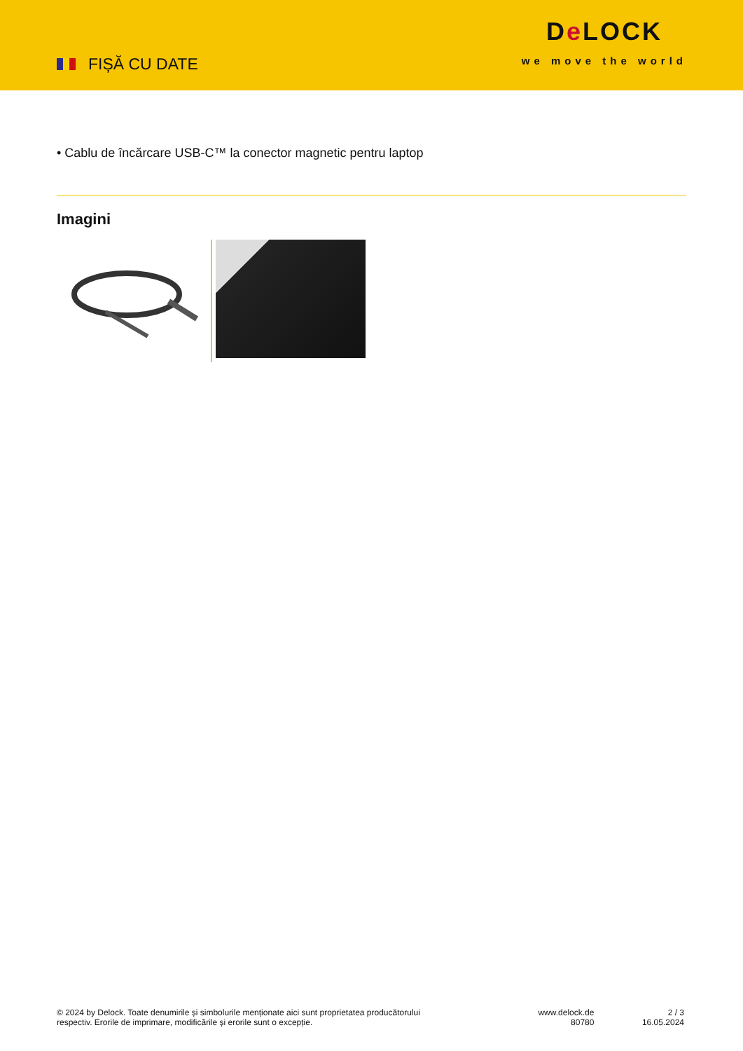FIȘĂ CU DATE
De LOCK
we move the world
• Cablu de încărcare USB-C™ la conector magnetic pentru laptop
Imagini
© 2024 by Delock. Toate denumirile și simbolurile menționate aici sunt proprietatea producătorului
respectiv. Erorile de imprimare, modificările și erorile sunt o excepție.
www.delock.de
80780
2 / 3
16.05.2024